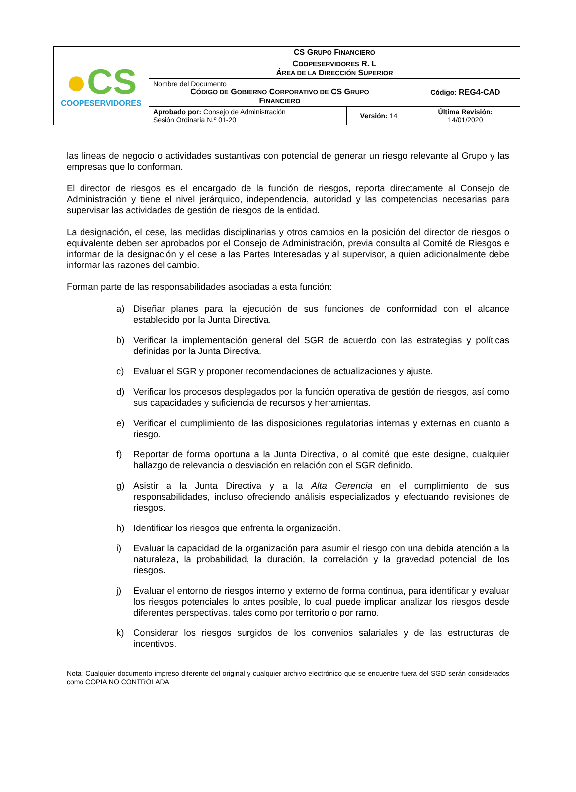| ● CS COOPESERVIDORES | CS G RUPO F INANCIERO | | |
| | C OOPESERVIDORES R. L Á REA DE LA D IRECCIÓN S UPERIOR | | |
| | Nombre del Documento C ÓDIGO DE G OBIERNO C ORPORATIVO DE CS G RUPO F INANCIERO | | Código: REG4-CAD |
| | Aprobado por: Consejo de Administración Sesión Ordinaria N.º 01-20 | Versión: 14 | Última Revisión: 14/01/2020 |
las líneas de negocio o actividades sustantivas con potencial de generar un riesgo relevante al Grupo y las empresas que lo conforman.
El director de riesgos es el encargado de la función de riesgos, reporta directamente al Consejo de Administración y tiene el nivel jerárquico, independencia, autoridad y las competencias necesarias para supervisar las actividades de gestión de riesgos de la entidad.
La designación, el cese, las medidas disciplinarias y otros cambios en la posición del director de riesgos o equivalente deben ser aprobados por el Consejo de Administración, previa consulta al Comité de Riesgos e informar de la designación y el cese a las Partes Interesadas y al supervisor, a quien adicionalmente debe informar las razones del cambio.
Forman parte de las responsabilidades asociadas a esta función:
a) Diseñar planes para la ejecución de sus funciones de conformidad con el alcance establecido por la Junta Directiva.
b) Verificar la implementación general del SGR de acuerdo con las estrategias y políticas definidas por la Junta Directiva.
c) Evaluar el SGR y proponer recomendaciones de actualizaciones y ajuste.
d) Verificar los procesos desplegados por la función operativa de gestión de riesgos, así como sus capacidades y suficiencia de recursos y herramientas.
e) Verificar el cumplimiento de las disposiciones regulatorias internas y externas en cuanto a riesgo.
f) Reportar de forma oportuna a la Junta Directiva, o al comité que este designe, cualquier hallazgo de relevancia o desviación en relación con el SGR definido.
g) Asistir a la Junta Directiva y a la Alta Gerencia en el cumplimiento de sus responsabilidades, incluso ofreciendo análisis especializados y efectuando revisiones de riesgos.
h) Identificar los riesgos que enfrenta la organización.
i) Evaluar la capacidad de la organización para asumir el riesgo con una debida atención a la naturaleza, la probabilidad, la duración, la correlación y la gravedad potencial de los riesgos.
j) Evaluar el entorno de riesgos interno y externo de forma continua, para identificar y evaluar los riesgos potenciales lo antes posible, lo cual puede implicar analizar los riesgos desde diferentes perspectivas, tales como por territorio o por ramo.
k) Considerar los riesgos surgidos de los convenios salariales y de las estructuras de incentivos.
Nota: Cualquier documento impreso diferente del original y cualquier archivo electrónico que se encuentre fuera del SGD serán considerados como COPIA NO CONTROLADA